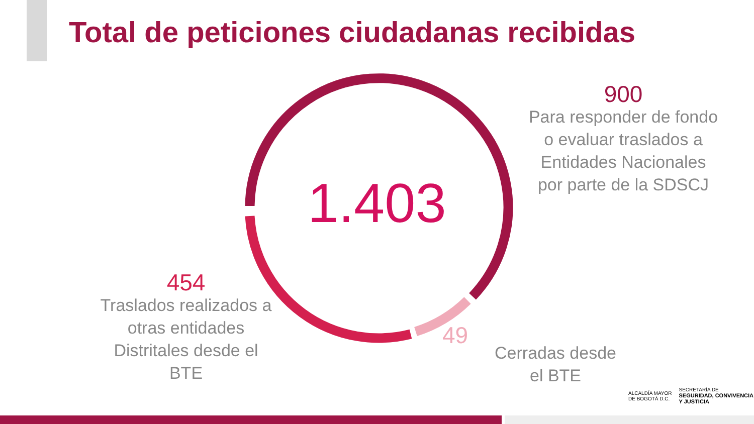Total de peticiones ciudadanas recibidas
1.403
900
Para responder de fondo o evaluar traslados a Entidades Nacionales por parte de la SDSCJ
454
Traslados realizados a otras entidades Distritales desde el BTE
49
Cerradas desde el BTE
ALCALDÍA MAYOR
DE BOGOTÁ D.C.
SECRETARÍA DE
SEGURIDAD, CONVIVENCIA
Y JUSTICIA